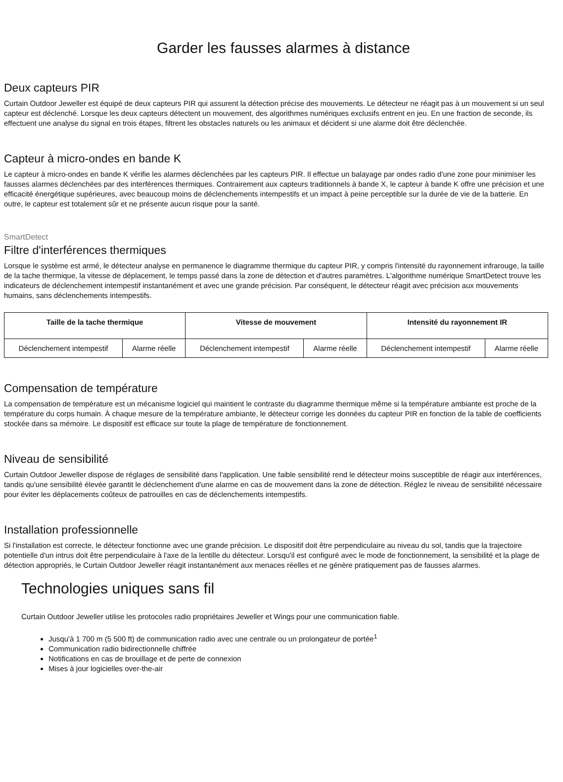Garder les fausses alarmes à distance
Deux capteurs PIR
Curtain Outdoor Jeweller est équipé de deux capteurs PIR qui assurent la détection précise des mouvements. Le détecteur ne réagit pas à un mouvement si un seul capteur est déclenché. Lorsque les deux capteurs détectent un mouvement, des algorithmes numériques exclusifs entrent en jeu. En une fraction de seconde, ils effectuent une analyse du signal en trois étapes, filtrent les obstacles naturels ou les animaux et décident si une alarme doit être déclenchée.
Capteur à micro-ondes en bande K
Le capteur à micro-ondes en bande K vérifie les alarmes déclenchées par les capteurs PIR. Il effectue un balayage par ondes radio d'une zone pour minimiser les fausses alarmes déclenchées par des interférences thermiques. Contrairement aux capteurs traditionnels à bande X, le capteur à bande K offre une précision et une efficacité énergétique supérieures, avec beaucoup moins de déclenchements intempestifs et un impact à peine perceptible sur la durée de vie de la batterie. En outre, le capteur est totalement sûr et ne présente aucun risque pour la santé.
SmartDetect
Filtre d'interférences thermiques
Lorsque le système est armé, le détecteur analyse en permanence le diagramme thermique du capteur PIR, y compris l'intensité du rayonnement infrarouge, la taille de la tache thermique, la vitesse de déplacement, le temps passé dans la zone de détection et d'autres paramètres. L'algorithme numérique SmartDetect trouve les indicateurs de déclenchement intempestif instantanément et avec une grande précision. Par conséquent, le détecteur réagit avec précision aux mouvements humains, sans déclenchements intempestifs.
| Taille de la tache thermique | | Vitesse de mouvement | | Intensité du rayonnement IR | |
| --- | --- | --- | --- | --- | --- |
| Déclenchement intempestif | Alarme réelle | Déclenchement intempestif | Alarme réelle | Déclenchement intempestif | Alarme réelle |
Compensation de température
La compensation de température est un mécanisme logiciel qui maintient le contraste du diagramme thermique même si la température ambiante est proche de la température du corps humain. À chaque mesure de la température ambiante, le détecteur corrige les données du capteur PIR en fonction de la table de coefficients stockée dans sa mémoire. Le dispositif est efficace sur toute la plage de température de fonctionnement.
Niveau de sensibilité
Curtain Outdoor Jeweller dispose de réglages de sensibilité dans l'application. Une faible sensibilité rend le détecteur moins susceptible de réagir aux interférences, tandis qu'une sensibilité élevée garantit le déclenchement d'une alarme en cas de mouvement dans la zone de détection. Réglez le niveau de sensibilité nécessaire pour éviter les déplacements coûteux de patrouilles en cas de déclenchements intempestifs.
Installation professionnelle
Si l'installation est correcte, le détecteur fonctionne avec une grande précision. Le dispositif doit être perpendiculaire au niveau du sol, tandis que la trajectoire potentielle d'un intrus doit être perpendiculaire à l'axe de la lentille du détecteur. Lorsqu'il est configuré avec le mode de fonctionnement, la sensibilité et la plage de détection appropriés, le Curtain Outdoor Jeweller réagit instantanément aux menaces réelles et ne génère pratiquement pas de fausses alarmes.
Technologies uniques sans fil
Curtain Outdoor Jeweller utilise les protocoles radio propriétaires Jeweller et Wings pour une communication fiable.
Jusqu'à 1 700 m (5 500 ft) de communication radio avec une centrale ou un prolongateur de portée<sup>1</sup>
Communication radio bidirectionnelle chiffrée
Notifications en cas de brouillage et de perte de connexion
Mises à jour logicielles over-the-air